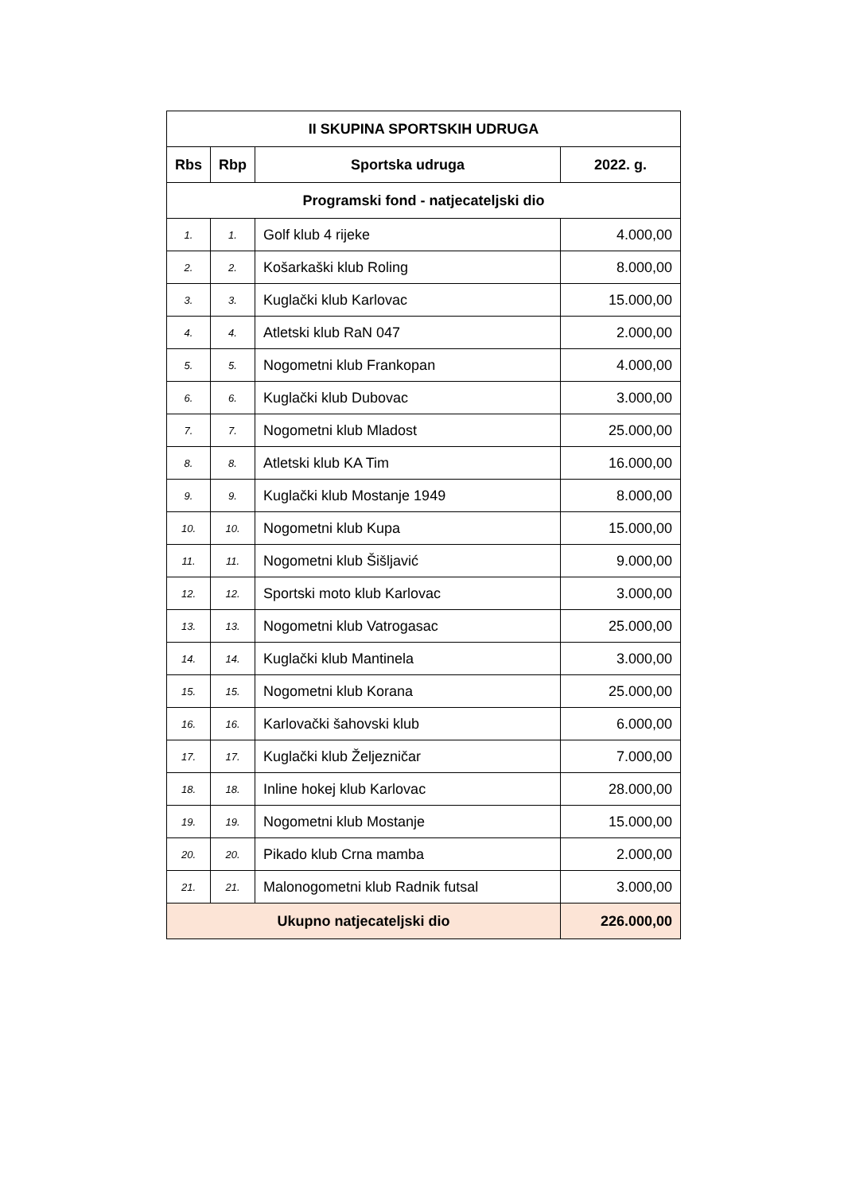| II SKUPINA SPORTSKIH UDRUGA | | | |
| --- | --- | --- | --- |
| Rbs | Rbp | Sportska udruga | 2022. g. |
| Programski fond - natjecateljski dio | | | |
| 1. | 1. | Golf klub 4 rijeke | 4.000,00 |
| 2. | 2. | Košarkaški klub Roling | 8.000,00 |
| 3. | 3. | Kuglački klub Karlovac | 15.000,00 |
| 4. | 4. | Atletski klub RaN 047 | 2.000,00 |
| 5. | 5. | Nogometni klub Frankopan | 4.000,00 |
| 6. | 6. | Kuglački klub Dubovac | 3.000,00 |
| 7. | 7. | Nogometni klub Mladost | 25.000,00 |
| 8. | 8. | Atletski klub KA Tim | 16.000,00 |
| 9. | 9. | Kuglački klub Mostanje 1949 | 8.000,00 |
| 10. | 10. | Nogometni klub Kupa | 15.000,00 |
| 11. | 11. | Nogometni klub Šišljavić | 9.000,00 |
| 12. | 12. | Sportski moto klub Karlovac | 3.000,00 |
| 13. | 13. | Nogometni klub Vatrogasac | 25.000,00 |
| 14. | 14. | Kuglački klub Mantinela | 3.000,00 |
| 15. | 15. | Nogometni klub Korana | 25.000,00 |
| 16. | 16. | Karlovački šahovski klub | 6.000,00 |
| 17. | 17. | Kuglački klub Željezničar | 7.000,00 |
| 18. | 18. | Inline hokej klub Karlovac | 28.000,00 |
| 19. | 19. | Nogometni klub Mostanje | 15.000,00 |
| 20. | 20. | Pikado klub Crna mamba | 2.000,00 |
| 21. | 21. | Malonogometni klub Radnik futsal | 3.000,00 |
| Ukupno natjecateljski dio | | | 226.000,00 |